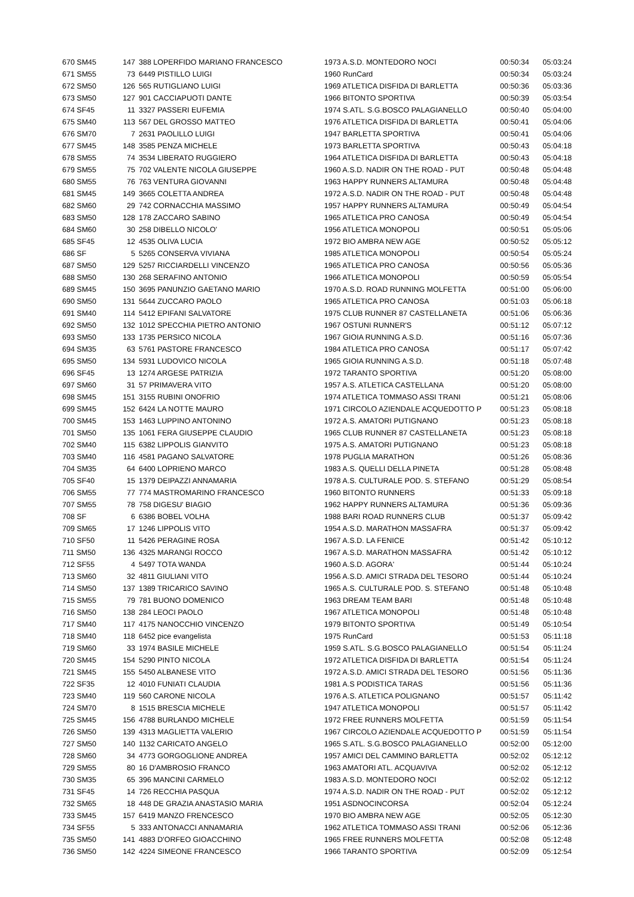| 670 SM45 | 147 | 388 LOPERFIDO MARIANO FRANCESCO | 1973 A.S.D. MONTEDORO NOCI | 00:50:34 | 05:03:24 |
| 671 SM55 | 73 | 6449 PISTILLO LUIGI | 1960 RunCard | 00:50:34 | 05:03:24 |
| 672 SM50 | 126 | 565 RUTIGLIANO LUIGI | 1969 ATLETICA DISFIDA DI BARLETTA | 00:50:36 | 05:03:36 |
| 673 SM50 | 127 | 901 CACCIAPUOTI DANTE | 1966 BITONTO SPORTIVA | 00:50:39 | 05:03:54 |
| 674 SF45 | 11 | 3327 PASSERI EUFEMIA | 1974 S.ATL. S.G.BOSCO PALAGIANELLO | 00:50:40 | 05:04:00 |
| 675 SM40 | 113 | 567 DEL GROSSO MATTEO | 1976 ATLETICA DISFIDA DI BARLETTA | 00:50:41 | 05:04:06 |
| 676 SM70 | 7 | 2631 PAOLILLO LUIGI | 1947 BARLETTA SPORTIVA | 00:50:41 | 05:04:06 |
| 677 SM45 | 148 | 3585 PENZA MICHELE | 1973 BARLETTA SPORTIVA | 00:50:43 | 05:04:18 |
| 678 SM55 | 74 | 3534 LIBERATO RUGGIERO | 1964 ATLETICA DISFIDA DI BARLETTA | 00:50:43 | 05:04:18 |
| 679 SM55 | 75 | 702 VALENTE NICOLA GIUSEPPE | 1960 A.S.D. NADIR ON THE ROAD - PUT | 00:50:48 | 05:04:48 |
| 680 SM55 | 76 | 763 VENTURA GIOVANNI | 1963 HAPPY RUNNERS ALTAMURA | 00:50:48 | 05:04:48 |
| 681 SM45 | 149 | 3665 COLETTA ANDREA | 1972 A.S.D. NADIR ON THE ROAD - PUT | 00:50:48 | 05:04:48 |
| 682 SM60 | 29 | 742 CORNACCHIA MASSIMO | 1957 HAPPY RUNNERS ALTAMURA | 00:50:49 | 05:04:54 |
| 683 SM50 | 128 | 178 ZACCARO SABINO | 1965 ATLETICA PRO CANOSA | 00:50:49 | 05:04:54 |
| 684 SM60 | 30 | 258 DIBELLO NICOLO' | 1956 ATLETICA MONOPOLI | 00:50:51 | 05:05:06 |
| 685 SF45 | 12 | 4535 OLIVA LUCIA | 1972 BIO AMBRA NEW AGE | 00:50:52 | 05:05:12 |
| 686 SF | 5 | 5265 CONSERVA VIVIANA | 1985 ATLETICA MONOPOLI | 00:50:54 | 05:05:24 |
| 687 SM50 | 129 | 5257 RICCIARDELLI VINCENZO | 1965 ATLETICA PRO CANOSA | 00:50:56 | 05:05:36 |
| 688 SM50 | 130 | 268 SERAFINO ANTONIO | 1966 ATLETICA MONOPOLI | 00:50:59 | 05:05:54 |
| 689 SM45 | 150 | 3695 PANUNZIO GAETANO MARIO | 1970 A.S.D. ROAD RUNNING MOLFETTA | 00:51:00 | 05:06:00 |
| 690 SM50 | 131 | 5644 ZUCCARO PAOLO | 1965 ATLETICA PRO CANOSA | 00:51:03 | 05:06:18 |
| 691 SM40 | 114 | 5412 EPIFANI SALVATORE | 1975 CLUB RUNNER 87 CASTELLANETA | 00:51:06 | 05:06:36 |
| 692 SM50 | 132 | 1012 SPECCHIA PIETRO ANTONIO | 1967 OSTUNI RUNNER'S | 00:51:12 | 05:07:12 |
| 693 SM50 | 133 | 1735 PERSICO NICOLA | 1967 GIOIA RUNNING A.S.D. | 00:51:16 | 05:07:36 |
| 694 SM35 | 63 | 5761 PASTORE FRANCESCO | 1984 ATLETICA PRO CANOSA | 00:51:17 | 05:07:42 |
| 695 SM50 | 134 | 5931 LUDOVICO NICOLA | 1965 GIOIA RUNNING A.S.D. | 00:51:18 | 05:07:48 |
| 696 SF45 | 13 | 1274 ARGESE PATRIZIA | 1972 TARANTO SPORTIVA | 00:51:20 | 05:08:00 |
| 697 SM60 | 31 | 57 PRIMAVERA VITO | 1957 A.S. ATLETICA CASTELLANA | 00:51:20 | 05:08:00 |
| 698 SM45 | 151 | 3155 RUBINI ONOFRIO | 1974 ATLETICA TOMMASO ASSI TRANI | 00:51:21 | 05:08:06 |
| 699 SM45 | 152 | 6424 LA NOTTE MAURO | 1971 CIRCOLO AZIENDALE ACQUEDOTTO P | 00:51:23 | 05:08:18 |
| 700 SM45 | 153 | 1463 LUPPINO ANTONINO | 1972 A.S. AMATORI PUTIGNANO | 00:51:23 | 05:08:18 |
| 701 SM50 | 135 | 1061 FERA GIUSEPPE CLAUDIO | 1965 CLUB RUNNER 87 CASTELLANETA | 00:51:23 | 05:08:18 |
| 702 SM40 | 115 | 6382 LIPPOLIS GIANVITO | 1975 A.S. AMATORI PUTIGNANO | 00:51:23 | 05:08:18 |
| 703 SM40 | 116 | 4581 PAGANO SALVATORE | 1978 PUGLIA MARATHON | 00:51:26 | 05:08:36 |
| 704 SM35 | 64 | 6400 LOPRIENO MARCO | 1983 A.S. QUELLI DELLA PINETA | 00:51:28 | 05:08:48 |
| 705 SF40 | 15 | 1379 DEIPAZZI ANNAMARIA | 1978 A.S. CULTURALE POD. S. STEFANO | 00:51:29 | 05:08:54 |
| 706 SM55 | 77 | 774 MASTROMARINO FRANCESCO | 1960 BITONTO RUNNERS | 00:51:33 | 05:09:18 |
| 707 SM55 | 78 | 758 DIGESU' BIAGIO | 1962 HAPPY RUNNERS ALTAMURA | 00:51:36 | 05:09:36 |
| 708 SF | 6 | 6386 BOBEL VOLHA | 1988 BARI ROAD RUNNERS CLUB | 00:51:37 | 05:09:42 |
| 709 SM65 | 17 | 1246 LIPPOLIS VITO | 1954 A.S.D. MARATHON MASSAFRA | 00:51:37 | 05:09:42 |
| 710 SF50 | 11 | 5426 PERAGINE ROSA | 1967 A.S.D. LA FENICE | 00:51:42 | 05:10:12 |
| 711 SM50 | 136 | 4325 MARANGI ROCCO | 1967 A.S.D. MARATHON MASSAFRA | 00:51:42 | 05:10:12 |
| 712 SF55 | 4 | 5497 TOTA WANDA | 1960 A.S.D. AGORA' | 00:51:44 | 05:10:24 |
| 713 SM60 | 32 | 4811 GIULIANI VITO | 1956 A.S.D. AMICI STRADA DEL TESORO | 00:51:44 | 05:10:24 |
| 714 SM50 | 137 | 1389 TRICARICO SAVINO | 1965 A.S. CULTURALE POD. S. STEFANO | 00:51:48 | 05:10:48 |
| 715 SM55 | 79 | 781 BUONO DOMENICO | 1963 DREAM TEAM BARI | 00:51:48 | 05:10:48 |
| 716 SM50 | 138 | 284 LEOCI PAOLO | 1967 ATLETICA MONOPOLI | 00:51:48 | 05:10:48 |
| 717 SM40 | 117 | 4175 NANOCCHIO VINCENZO | 1979 BITONTO SPORTIVA | 00:51:49 | 05:10:54 |
| 718 SM40 | 118 | 6452 pice evangelista | 1975 RunCard | 00:51:53 | 05:11:18 |
| 719 SM60 | 33 | 1974 BASILE MICHELE | 1959 S.ATL. S.G.BOSCO PALAGIANELLO | 00:51:54 | 05:11:24 |
| 720 SM45 | 154 | 5290 PINTO NICOLA | 1972 ATLETICA DISFIDA DI BARLETTA | 00:51:54 | 05:11:24 |
| 721 SM45 | 155 | 5450 ALBANESE VITO | 1972 A.S.D. AMICI STRADA DEL TESORO | 00:51:56 | 05:11:36 |
| 722 SF35 | 12 | 4010 FUNIATI CLAUDIA | 1981 A.S PODISTICA TARAS | 00:51:56 | 05:11:36 |
| 723 SM40 | 119 | 560 CARONE NICOLA | 1976 A.S. ATLETICA POLIGNANO | 00:51:57 | 05:11:42 |
| 724 SM70 | 8 | 1515 BRESCIA MICHELE | 1947 ATLETICA MONOPOLI | 00:51:57 | 05:11:42 |
| 725 SM45 | 156 | 4788 BURLANDO MICHELE | 1972 FREE RUNNERS MOLFETTA | 00:51:59 | 05:11:54 |
| 726 SM50 | 139 | 4313 MAGLIETTA VALERIO | 1967 CIRCOLO AZIENDALE ACQUEDOTTO P | 00:51:59 | 05:11:54 |
| 727 SM50 | 140 | 1132 CARICATO ANGELO | 1965 S.ATL. S.G.BOSCO PALAGIANELLO | 00:52:00 | 05:12:00 |
| 728 SM60 | 34 | 4773 GORGOGLIONE ANDREA | 1957 AMICI DEL CAMMINO BARLETTA | 00:52:02 | 05:12:12 |
| 729 SM55 | 80 | 16 D'AMBROSIO FRANCO | 1963 AMATORI ATL. ACQUAVIVA | 00:52:02 | 05:12:12 |
| 730 SM35 | 65 | 396 MANCINI CARMELO | 1983 A.S.D. MONTEDORO NOCI | 00:52:02 | 05:12:12 |
| 731 SF45 | 14 | 726 RECCHIA PASQUA | 1974 A.S.D. NADIR ON THE ROAD - PUT | 00:52:02 | 05:12:12 |
| 732 SM65 | 18 | 448 DE GRAZIA ANASTASIO MARIA | 1951 ASDNOCINCORSA | 00:52:04 | 05:12:24 |
| 733 SM45 | 157 | 6419 MANZO FRENCESCO | 1970 BIO AMBRA NEW AGE | 00:52:05 | 05:12:30 |
| 734 SF55 | 5 | 333 ANTONACCI ANNAMARIA | 1962 ATLETICA TOMMASO ASSI TRANI | 00:52:06 | 05:12:36 |
| 735 SM50 | 141 | 4883 D'ORFEO GIOACCHINO | 1965 FREE RUNNERS MOLFETTA | 00:52:08 | 05:12:48 |
| 736 SM50 | 142 | 4224 SIMEONE FRANCESCO | 1966 TARANTO SPORTIVA | 00:52:09 | 05:12:54 |